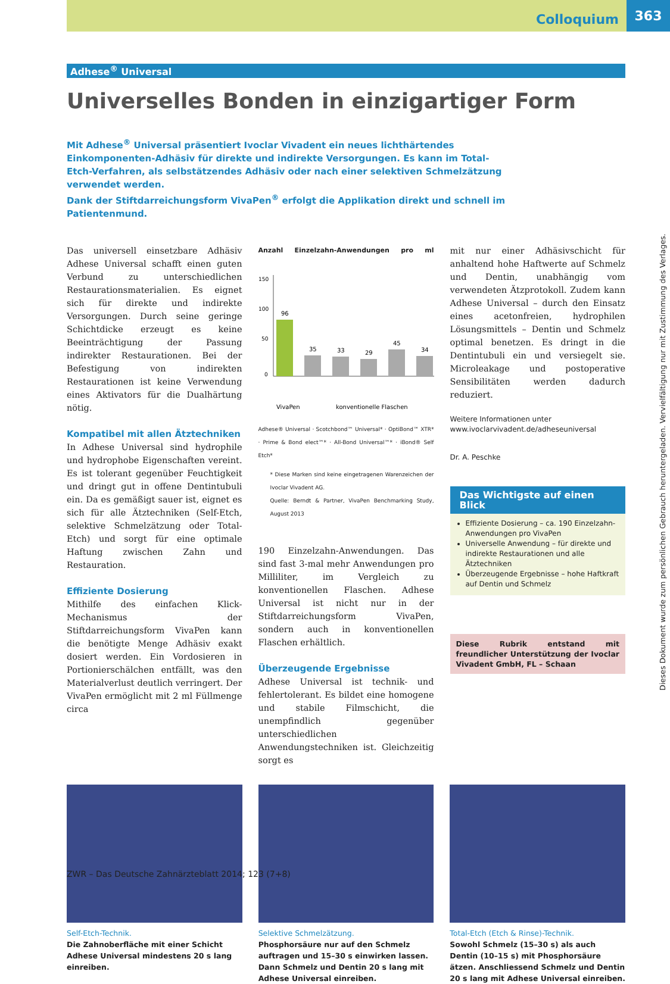Colloquium
363
Adhese<sup>®</sup> Universal
Universelles Bonden in einzigartiger Form
Mit Adhese<sup>®</sup> Universal präsentiert Ivoclar Vivadent ein neues lichthärtendes Einkomponenten-Adhäsiv für direkte und indirekte Versorgungen. Es kann im Total-Etch-Verfahren, als selbstätzendes Adhäsiv oder nach einer selektiven Schmelzätzung verwendet werden.
Dank der Stiftdarreichungsform VivaPen<sup>®</sup> erfolgt die Applikation direkt und schnell im Patientenmund.
Das universell einsetzbare Adhäsiv Adhese Universal schafft einen guten Verbund zu unterschiedlichen Restaurationsmaterialien. Es eignet sich für direkte und indirekte Versorgungen. Durch seine geringe Schichtdicke erzeugt es keine Beeinträchtigung der Passung indirekter Restaurationen. Bei der Befestigung von indirekten Restaurationen ist keine Verwendung eines Aktivators für die Dualhärtung nötig.
Kompatibel mit allen Ätztechniken
In Adhese Universal sind hydrophile und hydrophobe Eigenschaften vereint. Es ist tolerant gegenüber Feuchtigkeit und dringt gut in offene Dentintubuli ein. Da es gemäßigt sauer ist, eignet es sich für alle Ätztechniken (Self-Etch, selektive Schmelzätzung oder Total-Etch) und sorgt für eine optimale Haftung zwischen Zahn und Restauration.
Effiziente Dosierung
Mithilfe des einfachen Klick-Mechanismus der Stiftdarreichungsform VivaPen kann die benötigte Menge Adhäsiv exakt dosiert werden. Ein Vordosieren in Portionierschälchen entfällt, was den Materialverlust deutlich verringert. Der VivaPen ermöglicht mit 2 ml Füllmenge circa
Anzahl Einzelzahn-Anwendungen pro ml
150
100
50
0
96
35
33
29
45
34
VivaPen
konventionelle Flaschen
Adhese® Universal · Scotchbond™ Universal* · OptiBond™ XTR* · Prime & Bond elect™* · All-Bond Universal™* · iBond® Self Etch*
* Diese Marken sind keine eingetragenen Warenzeichen der Ivoclar Vivadent AG.
Quelle: Berndt & Partner, VivaPen Benchmarking Study, August 2013
190 Einzelzahn-Anwendungen. Das sind fast 3-mal mehr Anwendungen pro Milliliter, im Vergleich zu konventionellen Flaschen. Adhese Universal ist nicht nur in der Stiftdarreichungsform VivaPen, sondern auch in konventionellen Flaschen erhältlich.
Überzeugende Ergebnisse
Adhese Universal ist technik- und fehlertolerant. Es bildet eine homogene und stabile Filmschicht, die unempfindlich gegenüber unterschiedlichen Anwendungstechniken ist. Gleichzeitig sorgt es
mit nur einer Adhäsivschicht für anhaltend hohe Haftwerte auf Schmelz und Dentin, unabhängig vom verwendeten Ätzprotokoll. Zudem kann Adhese Universal – durch den Einsatz eines acetonfreien, hydrophilen Lösungsmittels – Dentin und Schmelz optimal benetzen. Es dringt in die Dentintubuli ein und versiegelt sie. Microleakage und postoperative Sensibilitäten werden dadurch reduziert.
Weitere Informationen unter
www.ivoclarvivadent.de/adheseuniversal
Dr. A. Peschke
Das Wichtigste auf einen Blick
Effiziente Dosierung – ca. 190 Einzelzahn-Anwendungen pro VivaPen
Universelle Anwendung – für direkte und indirekte Restaurationen und alle Ätztechniken
Überzeugende Ergebnisse – hohe Haftkraft auf Dentin und Schmelz
Diese Rubrik entstand mit freundlicher Unterstützung der Ivoclar Vivadent GmbH, FL – Schaan
Self-Etch-Technik.
Die Zahnoberfläche mit einer Schicht Adhese Universal mindestens 20 s lang einreiben.
Selektive Schmelzätzung.
Phosphorsäure nur auf den Schmelz auftragen und 15–30 s einwirken lassen. Dann Schmelz und Dentin 20 s lang mit Adhese Universal einreiben.
Total-Etch (Etch & Rinse)-Technik.
Sowohl Schmelz (15–30 s) als auch Dentin (10–15 s) mit Phosphorsäure ätzen. Anschliessend Schmelz und Dentin 20 s lang mit Adhese Universal einreiben.
ZWR – Das Deutsche Zahnärzteblatt 2014; 123 (7+8)
Dieses Dokument wurde zum persönlichen Gebrauch heruntergeladen. Vervielfältigung nur mit Zustimmung des Verlages.